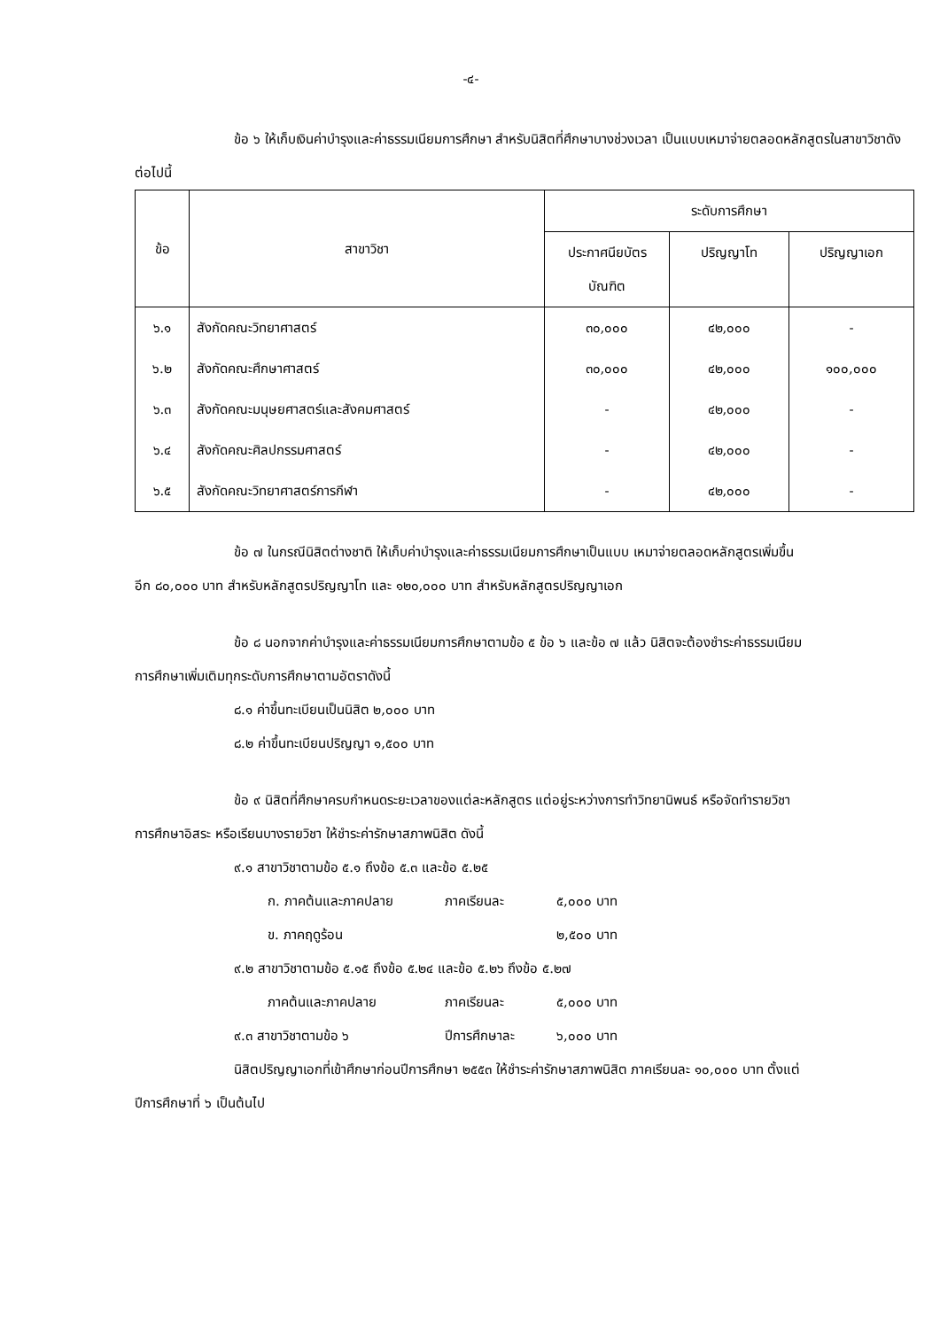-๔-
ข้อ ๖ ให้เก็บเงินค่าบำรุงและค่าธรรมเนียมการศึกษา สำหรับนิสิตที่ศึกษาบางช่วงเวลา เป็นแบบเหมาจ่ายตลอดหลักสูตรในสาขาวิชาดังต่อไปนี้
| ข้อ | สาขาวิชา | ระดับการศึกษา | | |
| --- | --- | --- | --- | --- |
| | | ประกาศนียบัตรบัณฑิต | ปริญญาโท | ปริญญาเอก |
| ๖.๑ | สังกัดคณะวิทยาศาสตร์ | ๓๐,๐๐๐ | ๔๒,๐๐๐ | - |
| ๖.๒ | สังกัดคณะศึกษาศาสตร์ | ๓๐,๐๐๐ | ๔๒,๐๐๐ | ๑๐๐,๐๐๐ |
| ๖.๓ | สังกัดคณะมนุษยศาสตร์และสังคมศาสตร์ | - | ๔๒,๐๐๐ | - |
| ๖.๔ | สังกัดคณะศิลปกรรมศาสตร์ | - | ๔๒,๐๐๐ | - |
| ๖.๕ | สังกัดคณะวิทยาศาสตร์การกีฬา | - | ๔๒,๐๐๐ | - |
ข้อ ๗ ในกรณีนิสิตต่างชาติ ให้เก็บค่าบำรุงและค่าธรรมเนียมการศึกษาเป็นแบบ เหมาจ่ายตลอดหลักสูตรเพิ่มขึ้นอีก ๘๐,๐๐๐ บาท สำหรับหลักสูตรปริญญาโท และ ๑๒๐,๐๐๐ บาท สำหรับหลักสูตรปริญญาเอก
ข้อ ๘ นอกจากค่าบำรุงและค่าธรรมเนียมการศึกษาตามข้อ ๕ ข้อ ๖ และข้อ ๗ แล้ว นิสิตจะต้องชำระค่าธรรมเนียมการศึกษาเพิ่มเติมทุกระดับการศึกษาตามอัตราดังนี้
๘.๑ ค่าขึ้นทะเบียนเป็นนิสิต ๒,๐๐๐ บาท
๘.๒ ค่าขึ้นทะเบียนปริญญา ๑,๕๐๐ บาท
ข้อ ๙ นิสิตที่ศึกษาครบกำหนดระยะเวลาของแต่ละหลักสูตร แต่อยู่ระหว่างการทำวิทยานิพนธ์ หรือจัดทำรายวิชาการศึกษาอิสระ หรือเรียนบางรายวิชา ให้ชำระค่ารักษาสภาพนิสิต ดังนี้
๙.๑ สาขาวิชาตามข้อ ๕.๑ ถึงข้อ ๕.๓ และข้อ ๕.๒๕
ก. ภาคต้นและภาคปลาย ภาคเรียนละ ๕,๐๐๐ บาท
ข. ภาคฤดูร้อน ๒,๕๐๐ บาท
๙.๒ สาขาวิชาตามข้อ ๕.๑๕ ถึงข้อ ๕.๒๔ และข้อ ๕.๒๖ ถึงข้อ ๕.๒๗
ภาคต้นและภาคปลาย ภาคเรียนละ ๕,๐๐๐ บาท
๙.๓ สาขาวิชาตามข้อ ๖ ปีการศึกษาละ ๖,๐๐๐ บาท
นิสิตปริญญาเอกที่เข้าศึกษาก่อนปีการศึกษา ๒๕๕๓ ให้ชำระค่ารักษาสภาพนิสิต ภาคเรียนละ ๑๐,๐๐๐ บาท ตั้งแต่ปีการศึกษาที่ ๖ เป็นต้นไป